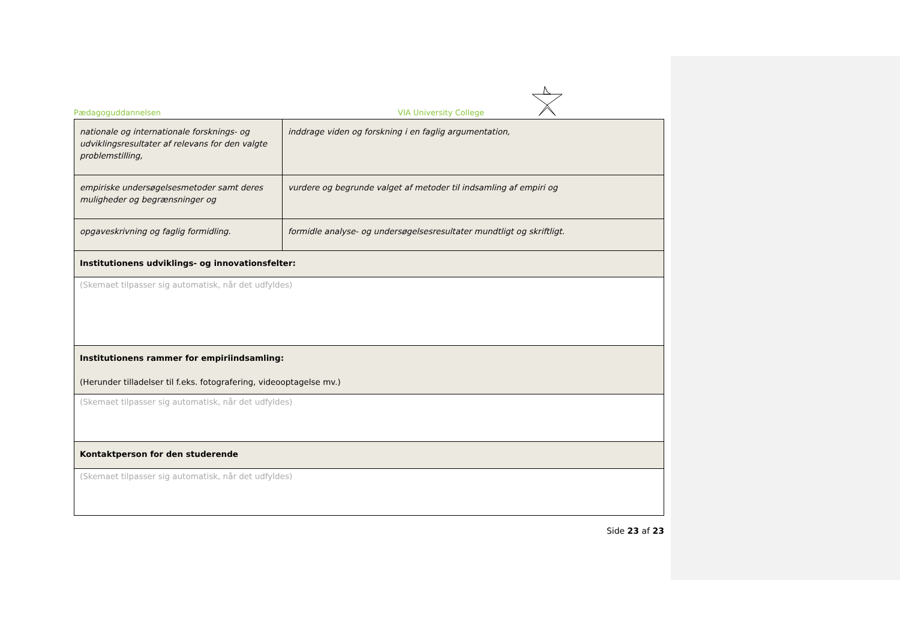Pædagoguddannelsen VIA University College
| nationale og internationale forsknings- og udviklingsresultater af relevans for den valgte problemstilling, | inddrage viden og forskning i en faglig argumentation, |
| empiriske undersøgelsesmetoder samt deres muligheder og begrænsninger og | vurdere og begrunde valget af metoder til indsamling af empiri og |
| opgaveskrivning og faglig formidling. | formidle analyse- og undersøgelsesresultater mundtligt og skriftligt. |
| Institutionens udviklings- og innovationsfelter: | |
| (Skemaet tilpasser sig automatisk, når det udfyldes) | |
| Institutionens rammer for empiriindsamling: (Herunder tilladelser til f.eks. fotografering, videooptagelse mv.) | |
| (Skemaet tilpasser sig automatisk, når det udfyldes) | |
| Kontaktperson for den studerende | |
| (Skemaet tilpasser sig automatisk, når det udfyldes) | |
Side 23 af 23